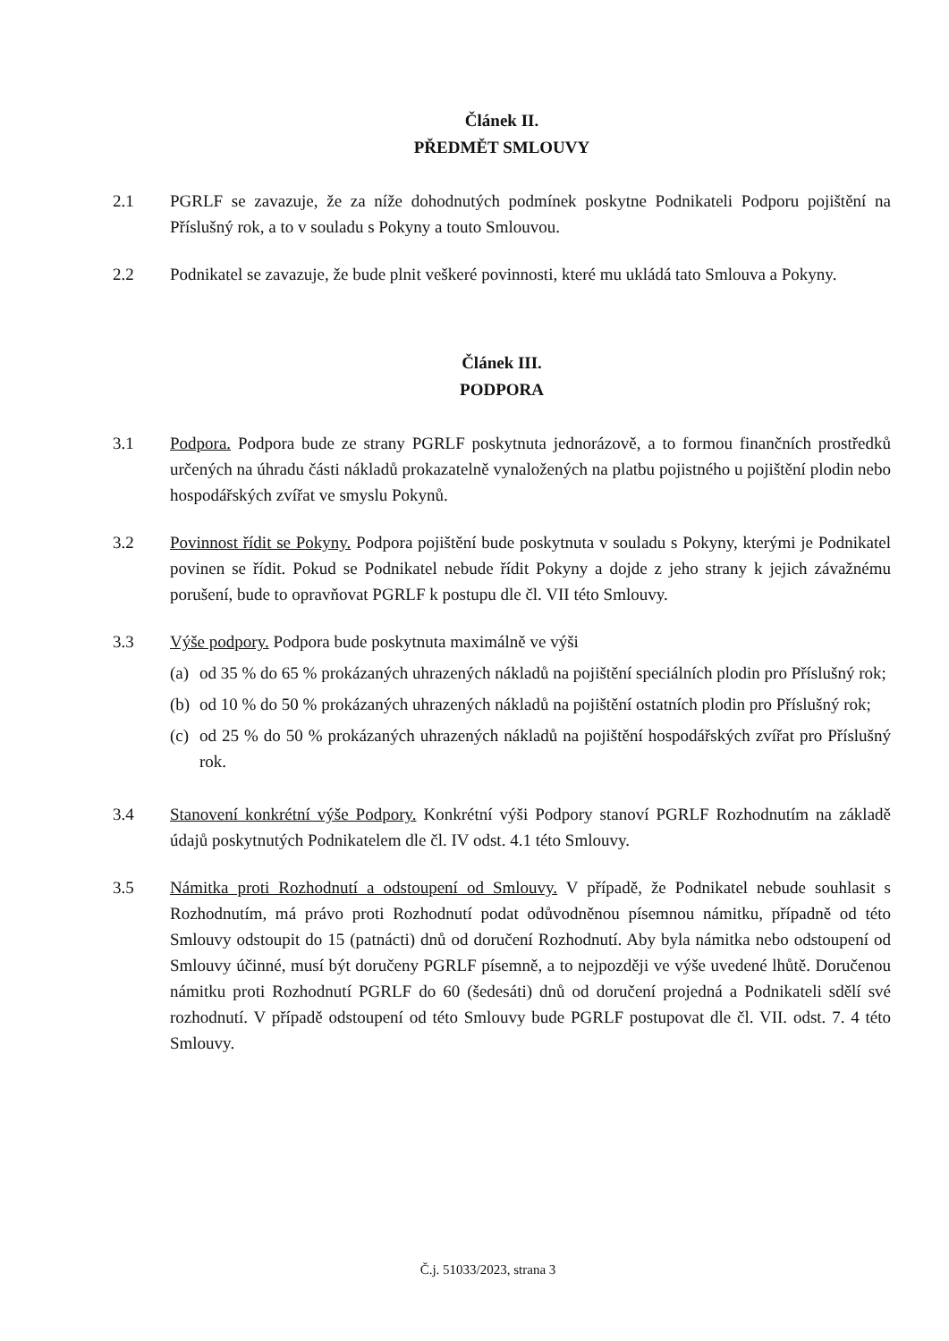Článek II.
PŘEDMĚT SMLOUVY
2.1 PGRLF se zavazuje, že za níže dohodnutých podmínek poskytne Podnikateli Podporu pojištění na Příslušný rok, a to v souladu s Pokyny a touto Smlouvou.
2.2 Podnikatel se zavazuje, že bude plnit veškeré povinnosti, které mu ukládá tato Smlouva a Pokyny.
Článek III.
PODPORA
3.1 Podpora. Podpora bude ze strany PGRLF poskytnuta jednorázově, a to formou finančních prostředků určených na úhradu části nákladů prokazatelně vynaložených na platbu pojistného u pojištění plodin nebo hospodářských zvířat ve smyslu Pokynů.
3.2 Povinnost řídit se Pokyny. Podpora pojištění bude poskytnuta v souladu s Pokyny, kterými je Podnikatel povinen se řídit. Pokud se Podnikatel nebude řídit Pokyny a dojde z jeho strany k jejich závažnému porušení, bude to opravňovat PGRLF k postupu dle čl. VII této Smlouvy.
3.3 Výše podpory. Podpora bude poskytnuta maximálně ve výši
(a)
od 35 % do 65 % prokázaných uhrazených nákladů na pojištění speciálních plodin pro Příslušný rok;
(b)
od 10 % do 50 % prokázaných uhrazených nákladů na pojištění ostatních plodin pro Příslušný rok;
(c)
od 25 % do 50 % prokázaných uhrazených nákladů na pojištění hospodářských zvířat pro Příslušný rok.
3.4 Stanovení konkrétní výše Podpory. Konkrétní výši Podpory stanoví PGRLF Rozhodnutím na základě údajů poskytnutých Podnikatelem dle čl. IV odst. 4.1 této Smlouvy.
3.5 Námitka proti Rozhodnutí a odstoupení od Smlouvy. V případě, že Podnikatel nebude souhlasit s Rozhodnutím, má právo proti Rozhodnutí podat odůvodněnou písemnou námitku, případně od této Smlouvy odstoupit do 15 (patnácti) dnů od doručení Rozhodnutí. Aby byla námitka nebo odstoupení od Smlouvy účinné, musí být doručeny PGRLF písemně, a to nejpozději ve výše uvedené lhůtě. Doručenou námitku proti Rozhodnutí PGRLF do 60 (šedesáti) dnů od doručení projedná a Podnikateli sdělí své rozhodnutí. V případě odstoupení od této Smlouvy bude PGRLF postupovat dle čl. VII. odst. 7. 4 této Smlouvy.
Č.j. 51033/2023, strana 3